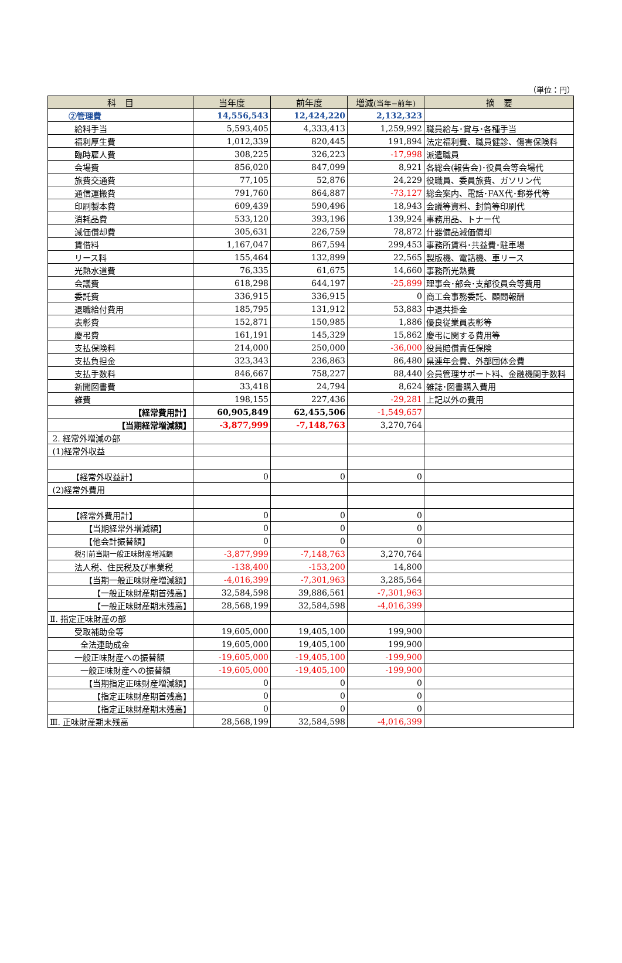（単位：円）
| 科 目 | 当年度 | 前年度 | 増減 (当年−前年) | 摘 要 |
| --- | --- | --- | --- | --- |
| ②管理費 | 14,556,543 | 12,424,220 | 2,132,323 | |
| 給料手当 | 5,593,405 | 4,333,413 | 1,259,992 | 職員給与･賞与･各種手当 |
| 福利厚生費 | 1,012,339 | 820,445 | 191,894 | 法定福利費、職員健診、傷害保険料 |
| 臨時雇人費 | 308,225 | 326,223 | -17,998 | 派遣職員 |
| 会場費 | 856,020 | 847,099 | 8,921 | 各総会(報告会)･役員会等会場代 |
| 旅費交通費 | 77,105 | 52,876 | 24,229 | 役職員、委員旅費、ガソリン代 |
| 通信運搬費 | 791,760 | 864,887 | -73,127 | 総会案内、電話･FAX代･郵券代等 |
| 印刷製本費 | 609,439 | 590,496 | 18,943 | 会議等資料、封筒等印刷代 |
| 消耗品費 | 533,120 | 393,196 | 139,924 | 事務用品、トナー代 |
| 減価償却費 | 305,631 | 226,759 | 78,872 | 什器備品減価償却 |
| 賃借料 | 1,167,047 | 867,594 | 299,453 | 事務所賃料･共益費･駐車場 |
| リース料 | 155,464 | 132,899 | 22,565 | 製版機、電話機、車リース |
| 光熱水道費 | 76,335 | 61,675 | 14,660 | 事務所光熱費 |
| 会議費 | 618,298 | 644,197 | -25,899 | 理事会･部会･支部役員会等費用 |
| 委託費 | 336,915 | 336,915 | 0 | 商工会事務委託、顧問報酬 |
| 退職給付費用 | 185,795 | 131,912 | 53,883 | 中退共掛金 |
| 表彰費 | 152,871 | 150,985 | 1,886 | 優良従業員表彰等 |
| 慶弔費 | 161,191 | 145,329 | 15,862 | 慶弔に関する費用等 |
| 支払保険料 | 214,000 | 250,000 | -36,000 | 役員賠償責任保険 |
| 支払負担金 | 323,343 | 236,863 | 86,480 | 県連年会費、外部団体会費 |
| 支払手数料 | 846,667 | 758,227 | 88,440 | 会員管理サポート料、金融機関手数料 |
| 新聞図書費 | 33,418 | 24,794 | 8,624 | 雑誌･図書購入費用 |
| 雑費 | 198,155 | 227,436 | -29,281 | 上記以外の費用 |
| 【経常費用計】 | 60,905,849 | 62,455,506 | -1,549,657 | |
| 【当期経常増減額】 | -3,877,999 | -7,148,763 | 3,270,764 | |
| 2. 経常外増減の部 | | | | |
| (1)経常外収益 | | | | |
| 【経常外収益計】 | 0 | 0 | 0 | |
| (2)経常外費用 | | | | |
| 【経常外費用計】 | 0 | 0 | 0 | |
| 【当期経常外増減額】 | 0 | 0 | 0 | |
| 【他会計振替額】 | 0 | 0 | 0 | |
| 税引前当期一般正味財産増減額 | -3,877,999 | -7,148,763 | 3,270,764 | |
| 法人税、住民税及び事業税 | -138,400 | -153,200 | 14,800 | |
| 【当期一般正味財産増減額】 | -4,016,399 | -7,301,963 | 3,285,564 | |
| 【一般正味財産期首残高】 | 32,584,598 | 39,886,561 | -7,301,963 | |
| 【一般正味財産期末残高】 | 28,568,199 | 32,584,598 | -4,016,399 | |
| Ⅱ. 指定正味財産の部 | | | | |
| 受取補助金等 | 19,605,000 | 19,405,100 | 199,900 | |
| 全法連助成金 | 19,605,000 | 19,405,100 | 199,900 | |
| 一般正味財産への振替額 | -19,605,000 | -19,405,100 | -199,900 | |
| 一般正味財産への振替額 | -19,605,000 | -19,405,100 | -199,900 | |
| 【当期指定正味財産増減額】 | 0 | 0 | 0 | |
| 【指定正味財産期首残高】 | 0 | 0 | 0 | |
| 【指定正味財産期末残高】 | 0 | 0 | 0 | |
| Ⅲ. 正味財産期末残高 | 28,568,199 | 32,584,598 | -4,016,399 | |